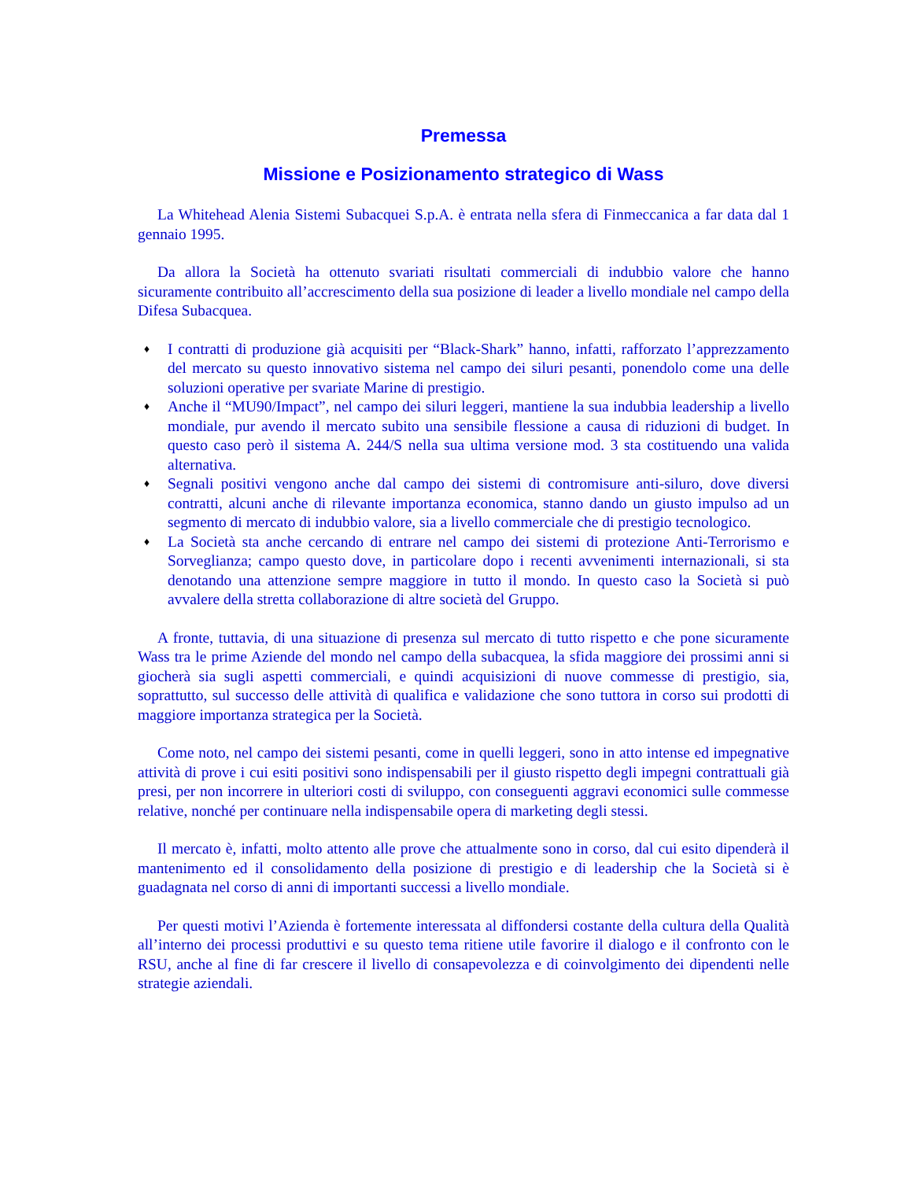Premessa
Missione e Posizionamento strategico di Wass
La Whitehead Alenia Sistemi Subacquei S.p.A. è entrata nella sfera di Finmeccanica a far data dal 1 gennaio 1995.
Da allora la Società ha ottenuto svariati risultati commerciali di indubbio valore che hanno sicuramente contribuito all’accrescimento della sua posizione di leader a livello mondiale nel campo della Difesa Subacquea.
♦ I contratti di produzione già acquisiti per “Black-Shark” hanno, infatti, rafforzato l’apprezzamento del mercato su questo innovativo sistema nel campo dei siluri pesanti, ponendolo come una delle soluzioni operative per svariate Marine di prestigio.
♦ Anche il “MU90/Impact”, nel campo dei siluri leggeri, mantiene la sua indubbia leadership a livello mondiale, pur avendo il mercato subito una sensibile flessione a causa di riduzioni di budget. In questo caso però il sistema A. 244/S nella sua ultima versione mod. 3 sta costituendo una valida alternativa.
♦ Segnali positivi vengono anche dal campo dei sistemi di contromisure anti-siluro, dove diversi contratti, alcuni anche di rilevante importanza economica, stanno dando un giusto impulso ad un segmento di mercato di indubbio valore, sia a livello commerciale che di prestigio tecnologico.
♦ La Società sta anche cercando di entrare nel campo dei sistemi di protezione Anti-Terrorismo e Sorveglianza; campo questo dove, in particolare dopo i recenti avvenimenti internazionali, si sta denotando una attenzione sempre maggiore in tutto il mondo. In questo caso la Società si può avvalere della stretta collaborazione di altre società del Gruppo.
A fronte, tuttavia, di una situazione di presenza sul mercato di tutto rispetto e che pone sicuramente Wass tra le prime Aziende del mondo nel campo della subacquea, la sfida maggiore dei prossimi anni si giocherà sia sugli aspetti commerciali, e quindi acquisizioni di nuove commesse di prestigio, sia, soprattutto, sul successo delle attività di qualifica e validazione che sono tuttora in corso sui prodotti di maggiore importanza strategica per la Società.
Come noto, nel campo dei sistemi pesanti, come in quelli leggeri, sono in atto intense ed impegnative attività di prove i cui esiti positivi sono indispensabili per il giusto rispetto degli impegni contrattuali già presi, per non incorrere in ulteriori costi di sviluppo, con conseguenti aggravi economici sulle commesse relative, nonché per continuare nella indispensabile opera di marketing degli stessi.
Il mercato è, infatti, molto attento alle prove che attualmente sono in corso, dal cui esito dipenderà il mantenimento ed il consolidamento della posizione di prestigio e di leadership che la Società si è guadagnata nel corso di anni di importanti successi a livello mondiale.
Per questi motivi l’Azienda è fortemente interessata al diffondersi costante della cultura della Qualità all’interno dei processi produttivi e su questo tema ritiene utile favorire il dialogo e il confronto con le RSU, anche al fine di far crescere il livello di consapevolezza e di coinvolgimento dei dipendenti nelle strategie aziendali.